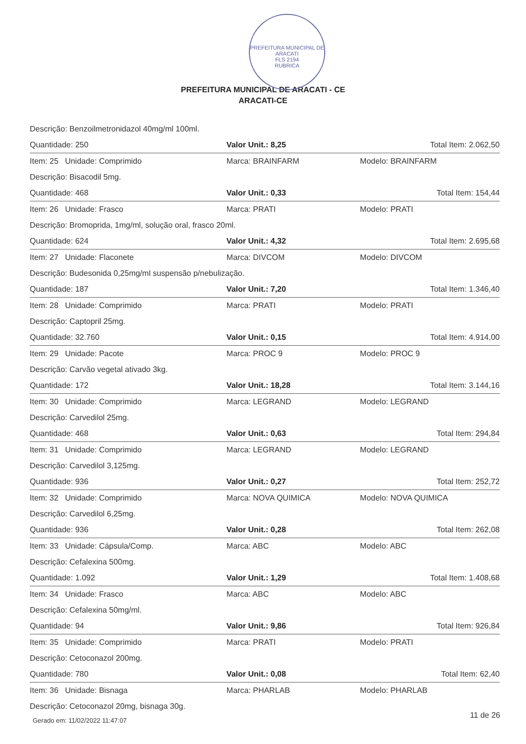PREFEITURA MUNICIPAL DE ARACATI
FLS 2194
RUBRICA
PREFEITURA MUNICIPAL DE ARACATI - CE
ARACATI-CE
| Descrição: Benzoilmetronidazol 40mg/ml 100ml. | | |
| Quantidade: 250 | Valor Unit.: 8,25 | Total Item: 2.062,50 |
| Item: 25 Unidade: Comprimido | Marca: BRAINFARM | Modelo: BRAINFARM |
| Descrição: Bisacodil 5mg. | | |
| Quantidade: 468 | Valor Unit.: 0,33 | Total Item: 154,44 |
| Item: 26 Unidade: Frasco | Marca: PRATI | Modelo: PRATI |
| Descrição: Bromoprida, 1mg/ml, solução oral, frasco 20ml. | | |
| Quantidade: 624 | Valor Unit.: 4,32 | Total Item: 2.695,68 |
| Item: 27 Unidade: Flaconete | Marca: DIVCOM | Modelo: DIVCOM |
| Descrição: Budesonida 0,25mg/ml suspensão p/nebulização. | | |
| Quantidade: 187 | Valor Unit.: 7,20 | Total Item: 1.346,40 |
| Item: 28 Unidade: Comprimido | Marca: PRATI | Modelo: PRATI |
| Descrição: Captopril 25mg. | | |
| Quantidade: 32.760 | Valor Unit.: 0,15 | Total Item: 4.914,00 |
| Item: 29 Unidade: Pacote | Marca: PROC 9 | Modelo: PROC 9 |
| Descrição: Carvão vegetal ativado 3kg. | | |
| Quantidade: 172 | Valor Unit.: 18,28 | Total Item: 3.144,16 |
| Item: 30 Unidade: Comprimido | Marca: LEGRAND | Modelo: LEGRAND |
| Descrição: Carvedilol 25mg. | | |
| Quantidade: 468 | Valor Unit.: 0,63 | Total Item: 294,84 |
| Item: 31 Unidade: Comprimido | Marca: LEGRAND | Modelo: LEGRAND |
| Descrição: Carvedilol 3,125mg. | | |
| Quantidade: 936 | Valor Unit.: 0,27 | Total Item: 252,72 |
| Item: 32 Unidade: Comprimido | Marca: NOVA QUIMICA | Modelo: NOVA QUIMICA |
| Descrição: Carvedilol 6,25mg. | | |
| Quantidade: 936 | Valor Unit.: 0,28 | Total Item: 262,08 |
| Item: 33 Unidade: Cápsula/Comp. | Marca: ABC | Modelo: ABC |
| Descrição: Cefalexina 500mg. | | |
| Quantidade: 1.092 | Valor Unit.: 1,29 | Total Item: 1.408,68 |
| Item: 34 Unidade: Frasco | Marca: ABC | Modelo: ABC |
| Descrição: Cefalexina 50mg/ml. | | |
| Quantidade: 94 | Valor Unit.: 9,86 | Total Item: 926,84 |
| Item: 35 Unidade: Comprimido | Marca: PRATI | Modelo: PRATI |
| Descrição: Cetoconazol 200mg. | | |
| Quantidade: 780 | Valor Unit.: 0,08 | Total Item: 62,40 |
| Item: 36 Unidade: Bisnaga | Marca: PHARLAB | Modelo: PHARLAB |
| Descrição: Cetoconazol 20mg, bisnaga 30g. | | |
Gerado em: 11/02/2022 11:47:07
11 de 26